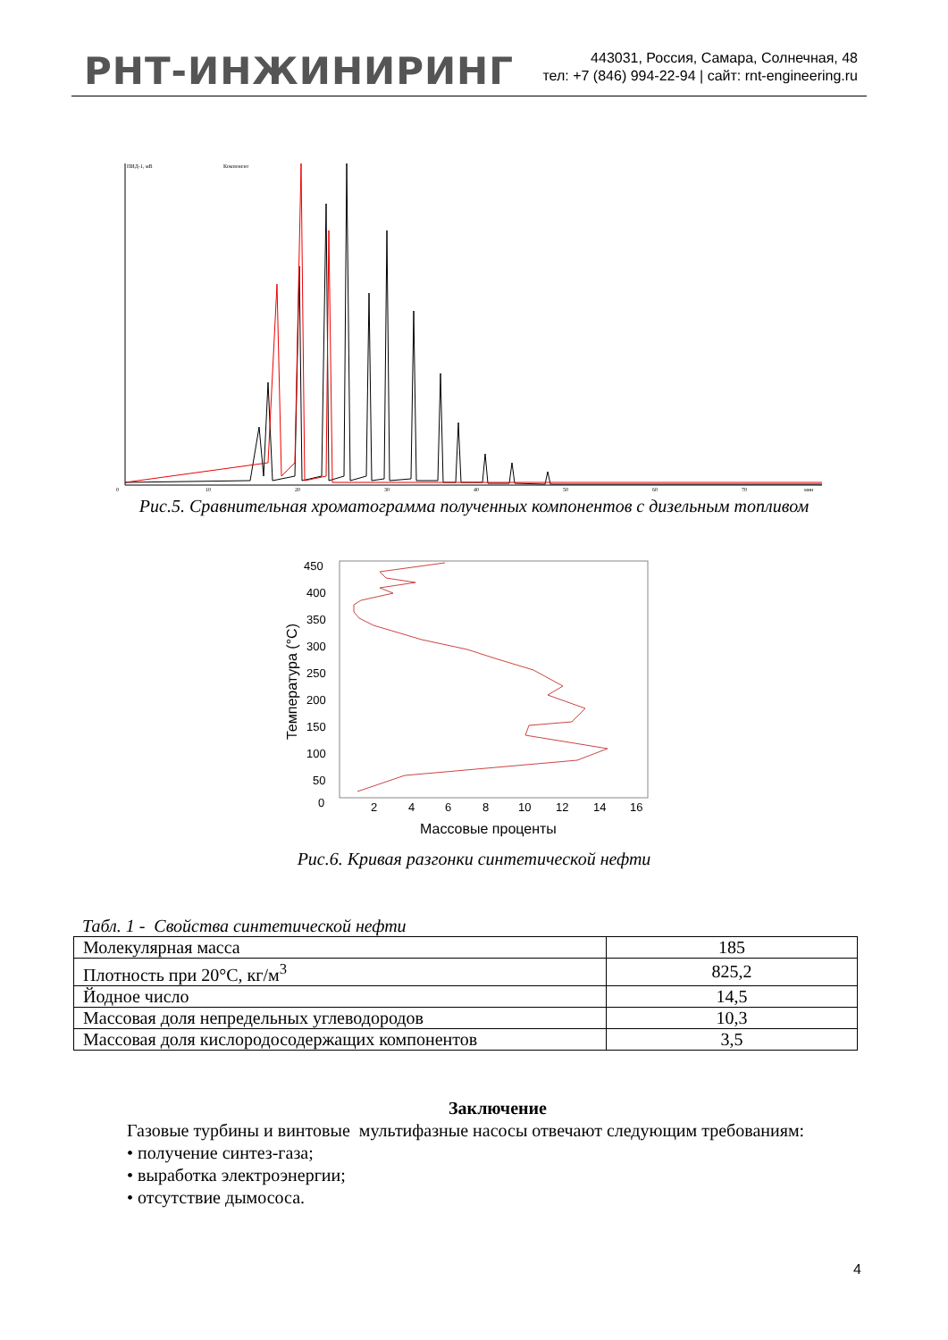РНТ-ИНЖИНИРИНГ
443031, Россия, Самара, Солнечная, 48
тел: +7 (846) 994-22-94 | сайт: rnt-engineering.ru
ПИД-1, мВ
Компонент
0
10
20
30
40
50
60
70
мин
Рис.5. Сравнительная хроматограмма полученных компонентов с дизельным топливом
450
400
350
300
250
200
150
100
50
0
2
4
6
8
10
12
14
16
Массовые проценты
Температура (°С)
Рис.6. Кривая разгонки синтетической нефти
Табл. 1 - Свойства синтетической нефти
| Молекулярная масса | 185 |
| Плотность при 20°С, кг/м<sup>3</sup> | 825,2 |
| Йодное число | 14,5 |
| Массовая доля непредельных углеводородов | 10,3 |
| Массовая доля кислородосодержащих компонентов | 3,5 |
Заключение
Газовые турбины и винтовые мультифазные насосы отвечают следующим требованиям:
• получение синтез-газа;
• выработка электроэнергии;
• отсутствие дымососа.
4